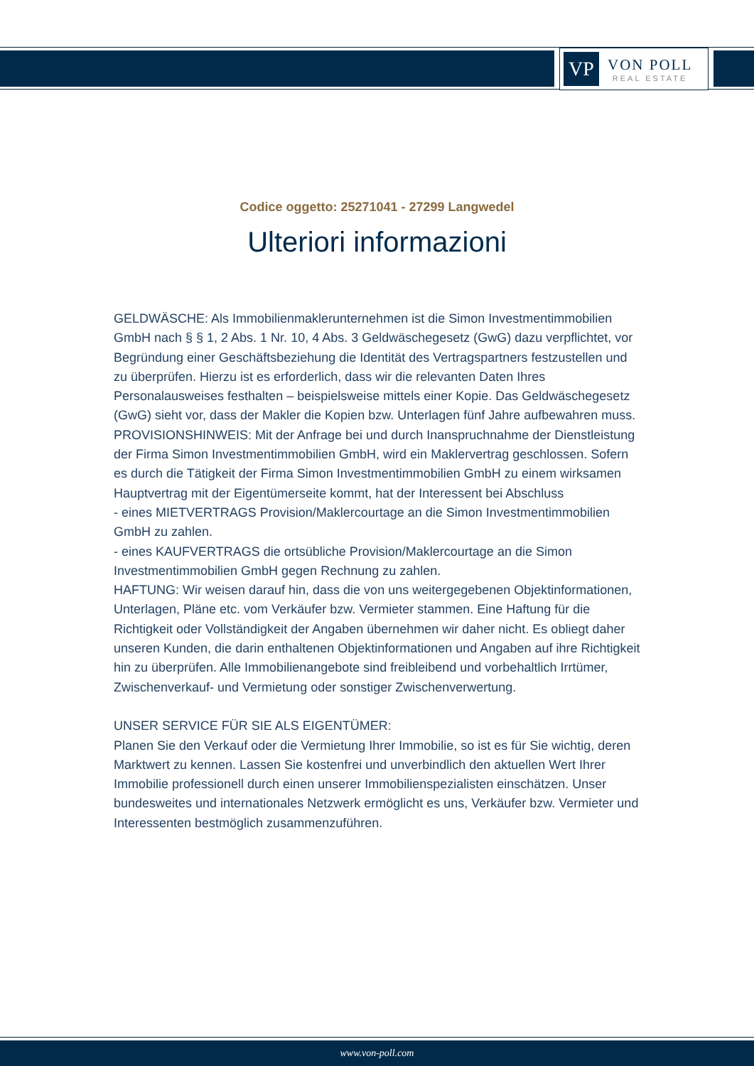VP
VON POLL
REAL ESTATE
Codice oggetto: 25271041 - 27299 Langwedel
Ulteriori informazioni
GELDWÄSCHE: Als Immobilienmaklerunternehmen ist die Simon Investmentimmobilien GmbH nach § § 1, 2 Abs. 1 Nr. 10, 4 Abs. 3 Geldwäschegesetz (GwG) dazu verpflichtet, vor Begründung einer Geschäftsbeziehung die Identität des Vertragspartners festzustellen und zu überprüfen. Hierzu ist es erforderlich, dass wir die relevanten Daten Ihres Personalausweises festhalten – beispielsweise mittels einer Kopie. Das Geldwäschegesetz (GwG) sieht vor, dass der Makler die Kopien bzw. Unterlagen fünf Jahre aufbewahren muss.
PROVISIONSHINWEIS: Mit der Anfrage bei und durch Inanspruchnahme der Dienstleistung der Firma Simon Investmentimmobilien GmbH, wird ein Maklervertrag geschlossen. Sofern es durch die Tätigkeit der Firma Simon Investmentimmobilien GmbH zu einem wirksamen Hauptvertrag mit der Eigentümerseite kommt, hat der Interessent bei Abschluss
- eines MIETVERTRAGS Provision/Maklercourtage an die Simon Investmentimmobilien GmbH zu zahlen.
- eines KAUFVERTRAGS die ortsübliche Provision/Maklercourtage an die Simon Investmentimmobilien GmbH gegen Rechnung zu zahlen.
HAFTUNG: Wir weisen darauf hin, dass die von uns weitergegebenen Objektinformationen, Unterlagen, Pläne etc. vom Verkäufer bzw. Vermieter stammen. Eine Haftung für die Richtigkeit oder Vollständigkeit der Angaben übernehmen wir daher nicht. Es obliegt daher unseren Kunden, die darin enthaltenen Objektinformationen und Angaben auf ihre Richtigkeit hin zu überprüfen. Alle Immobilienangebote sind freibleibend und vorbehaltlich Irrtümer, Zwischenverkauf- und Vermietung oder sonstiger Zwischenverwertung.
UNSER SERVICE FÜR SIE ALS EIGENTÜMER:
Planen Sie den Verkauf oder die Vermietung Ihrer Immobilie, so ist es für Sie wichtig, deren Marktwert zu kennen. Lassen Sie kostenfrei und unverbindlich den aktuellen Wert Ihrer Immobilie professionell durch einen unserer Immobilienspezialisten einschätzen. Unser bundesweites und internationales Netzwerk ermöglicht es uns, Verkäufer bzw. Vermieter und Interessenten bestmöglich zusammenzuführen.
www.von-poll.com